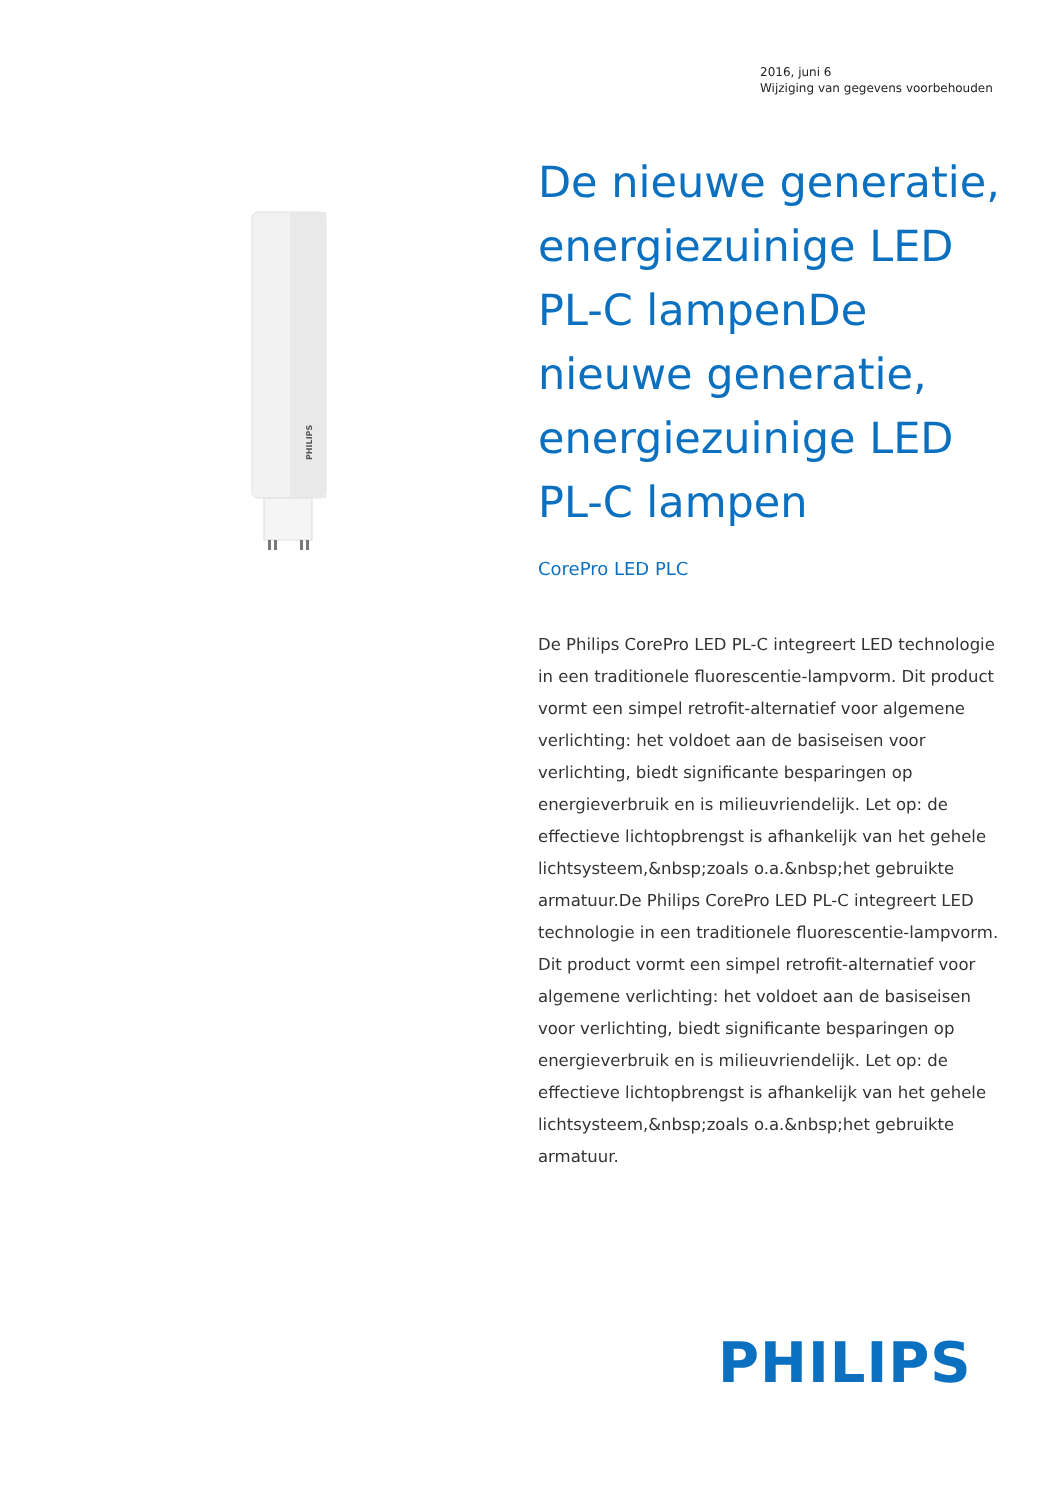2016, juni 6
Wijziging van gegevens voorbehouden
PHILIPS
De nieuwe generatie, energiezuinige LED PL-C lampenDe nieuwe generatie, energiezuinige LED PL-C lampen
CorePro LED PLC
De Philips CorePro LED PL-C integreert LED technologie in een traditionele fluorescentie-lampvorm. Dit product vormt een simpel retrofit-alternatief voor algemene verlichting: het voldoet aan de basiseisen voor verlichting, biedt significante besparingen op energieverbruik en is milieuvriendelijk. Let op: de effectieve lichtopbrengst is afhankelijk van het gehele lichtsysteem,&nbsp;zoals o.a.&nbsp;het gebruikte armatuur.De Philips CorePro LED PL-C integreert LED technologie in een traditionele fluorescentie-lampvorm. Dit product vormt een simpel retrofit-alternatief voor algemene verlichting: het voldoet aan de basiseisen voor verlichting, biedt significante besparingen op energieverbruik en is milieuvriendelijk. Let op: de effectieve lichtopbrengst is afhankelijk van het gehele lichtsysteem,&nbsp;zoals o.a.&nbsp;het gebruikte armatuur.
PHILIPS